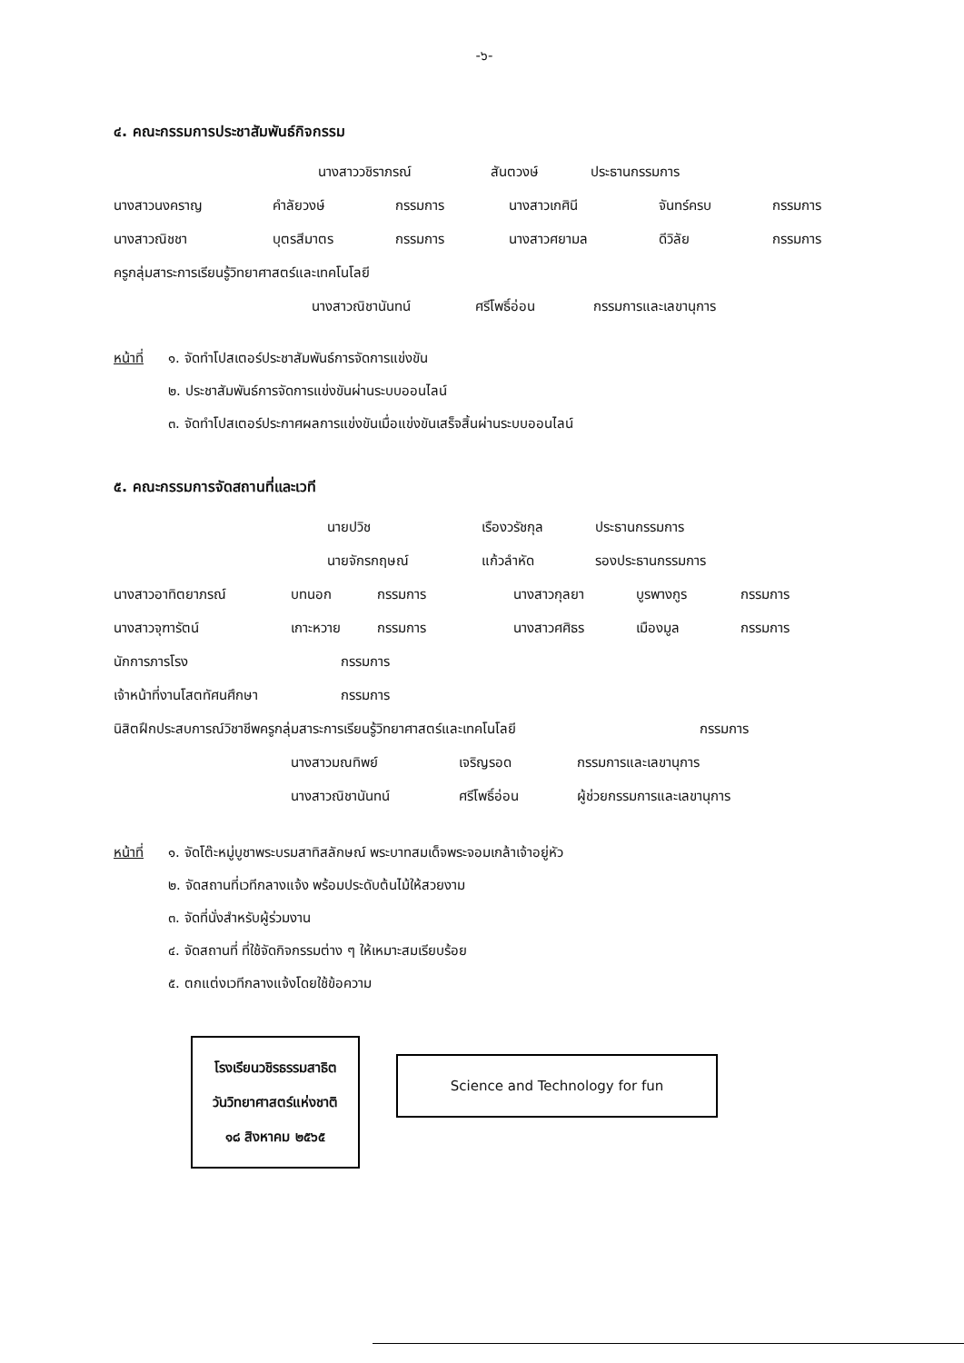-๖-
๔. คณะกรรมการประชาสัมพันธ์กิจกรรม
นางสาววชิราภรณ์ สันตวงษ์ ประธานกรรมการ
นางสาวนงคราญ คำลัยวงษ์ กรรมการ นางสาวเกศินี จันทร์ครบ กรรมการ
นางสาวณิชชา บุตรสีมาตร กรรมการ นางสาวศยามล ดีวิลัย กรรมการ
ครูกลุ่มสาระการเรียนรู้วิทยาศาสตร์และเทคโนโลยี
นางสาวณิชานันทน์ ศรีโพธิ์อ่อน กรรมการและเลขานุการ
หน้าที่ ๑. จัดทำโปสเตอร์ประชาสัมพันธ์การจัดการแข่งขัน
๒. ประชาสัมพันธ์การจัดการแข่งขันผ่านระบบออนไลน์
๓. จัดทำโปสเตอร์ประกาศผลการแข่งขันเมื่อแข่งขันเสร็จสิ้นผ่านระบบออนไลน์
๕. คณะกรรมการจัดสถานที่และเวที
นายปวิช เรืองวรัชกุล ประธานกรรมการ
นายจักรกฤษณ์ แก้วลำหัด รองประธานกรรมการ
นางสาวอาทิตยาภรณ์ บทนอก กรรมการ นางสาวกุลยา บูรพางกูร กรรมการ
นางสาวจุฑารัตน์ เกาะหวาย กรรมการ นางสาวศศิธร เมืองมูล กรรมการ
นักการภารโรง กรรมการ
เจ้าหน้าที่งานโสตทัศนศึกษา กรรมการ
นิสิตฝึกประสบการณ์วิชาชีพครูกลุ่มสาระการเรียนรู้วิทยาศาสตร์และเทคโนโลยี กรรมการ
นางสาวมณทิพย์ เจริญรอด กรรมการและเลขานุการ
นางสาวณิชานันทน์ ศรีโพธิ์อ่อน ผู้ช่วยกรรมการและเลขานุการ
หน้าที่ ๑. จัดโต๊ะหมู่บูชาพระบรมสาทิสลักษณ์ พระบาทสมเด็จพระจอมเกล้าเจ้าอยู่หัว
๒. จัดสถานที่เวทีกลางแจ้ง พร้อมประดับต้นไม้ให้สวยงาม
๓. จัดที่นั่งสำหรับผู้ร่วมงาน
๔. จัดสถานที่ ที่ใช้จัดกิจกรรมต่าง ๆ ให้เหมาะสมเรียบร้อย
๕. ตกแต่งเวทีกลางแจ้งโดยใช้ข้อความ
โรงเรียนวชิรธรรมสาธิต
วันวิทยาศาสตร์แห่งชาติ
๑๘ สิงหาคม ๒๕๖๕
Science and Technology for fun